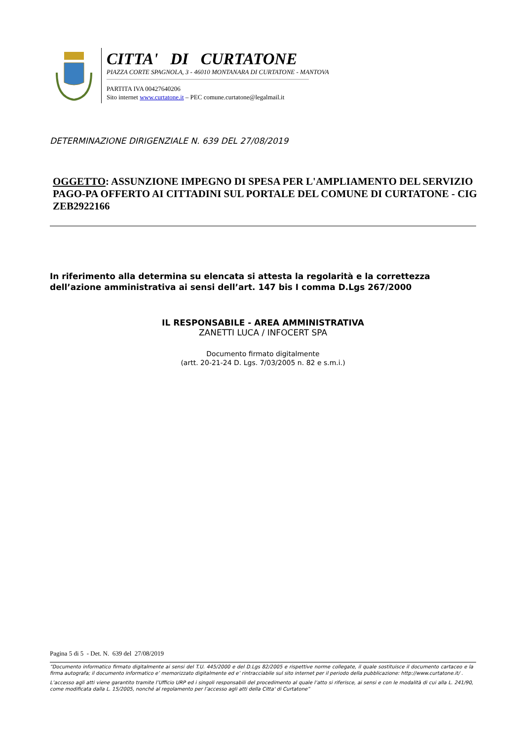CITTA' DI CURTATONE
PIAZZA CORTE SPAGNOLA, 3 - 46010 MONTANARA DI CURTATONE - MANTOVA
PARTITA IVA 00427640206
Sito internet www.curtatone.it – PEC comune.curtatone@legalmail.it
DETERMINAZIONE DIRIGENZIALE N. 639 DEL 27/08/2019
OGGETTO: ASSUNZIONE IMPEGNO DI SPESA PER L'AMPLIAMENTO DEL SERVIZIO PAGO-PA OFFERTO AI CITTADINI SUL PORTALE DEL COMUNE DI CURTATONE - CIG ZEB2922166
In riferimento alla determina su elencata si attesta la regolarità e la correttezza dell’azione amministrativa ai sensi dell’art. 147 bis I comma D.Lgs 267/2000
IL RESPONSABILE - AREA AMMINISTRATIVA
ZANETTI LUCA / INFOCERT SPA
Documento firmato digitalmente
(artt. 20-21-24 D. Lgs. 7/03/2005 n. 82 e s.m.i.)
Pagina 5 di 5 - Det. N. 639 del 27/08/2019
“Documento informatico firmato digitalmente ai sensi del T.U. 445/2000 e del D.Lgs 82/2005 e rispettive norme collegate, il quale sostituisce il documento cartaceo e la firma autografa; il documento informatico e’ memorizzato digitalmente ed e’ rintracciabile sul sito internet per il periodo della pubblicazione: http://www.curtatone.it/ .
L’accesso agli atti viene garantito tramite l’Ufficio URP ed i singoli responsabili del procedimento al quale l’atto si riferisce, ai sensi e con le modalità di cui alla L. 241/90, come modificata dalla L. 15/2005, nonché al regolamento per l’accesso agli atti della Citta' di Curtatone”